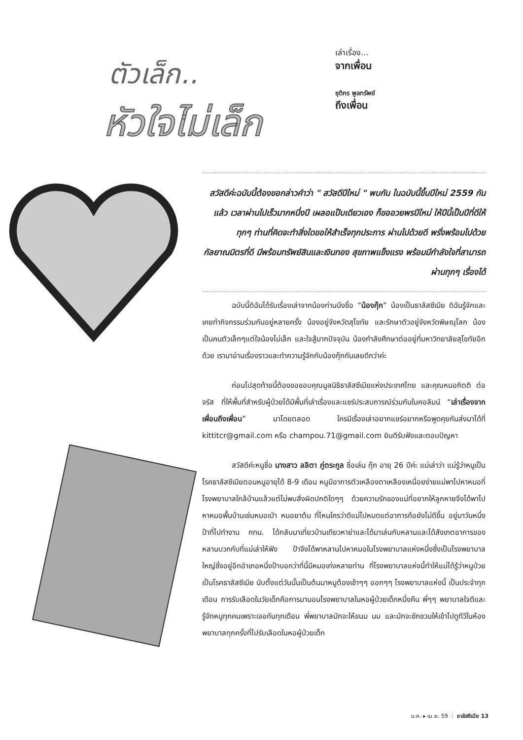ตัวเล็ก..
หัวใจไม่เล็ก
เล่าเรื่อง...
จากเพื่อน
ชุติกร พูลทรัพย์
ถึงเพื่อน
สวัสดีค่ะฉบับนี้ต้องขอกล่าวคำว่า " สวัสดีปีใหม่ " พบกัน ในฉบับนี้ขึ้นปีใหม่ 2559 กันแล้ว เวลาผ่านไปเร็วมากหนึ่งปี เผลอแป๊บเดียวเอง ก็ขออวยพรปีใหม่ ให้ปีนี้เป็นปีที่ดีให้ทุกๆ ท่านที่คิดจะทำสิ่งใดขอให้สำเร็จทุกประการ ผ่านไปด้วยดี พรั่งพร้อมไปด้วยกัลยาณมิตรที่ดี มีพร้อมทรัพย์สินและเงินทอง สุขภาพแข็งแรง พร้อมมีกำลังใจที่สามารถผ่านทุกๆ เรื่องได้
ฉบับนี้ดิฉันได้รับเรื่องเล่าจากน้องท่านนึงชื่อ “น้องกุ๊ก” น้องเป็นธาลัสซีเมีย ดิฉันรู้จักและเคยทำกิจกรรมร่วมกันอยู่หลายครั้ง น้องอยู่จังหวัดสุโขทัย และรักษาตัวอยู่จังหวัดพิษณุโลก น้องเป็นคนตัวเล็กๆแต่ใจน้องไม่เล็ก และใจสู้มากปัจจุบัน น้องกำลังศึกษาต่ออยู่ที่มหาวิทยาลัยสุโขทัยอีกด้วย เรามาอ่านเรื่องราวและทำความรู้จักกับน้องกุ๊กกันเลยดีกว่าค่ะ
ก่อนไปสุดท้ายนี้ต้องขอขอบคุณมูลนิธิธาลัสซีเมียแห่งประเทศไทย และคุณหมอกิตติ ต่อจรัส ที่ให้พื้นที่สำหรับผู้ป่วยได้มีพื้นที่เล่าเรื่องและแชร์ประสบการณ์ร่วมกันในคอลัมน์ “เล่าเรื่องจากเพื่อนถึงเพื่อน” มาโดยตลอด ใครมีเรื่องเล่าอยากแชร์อยากหรือพูดคุยกันส่งมาได้ที่ kittitcr@gmail.com หรือ champou.71@gmail.com ยินดีรับฟังและตอบปัญหา
สวัสดีค่ะหนูชื่อ นางสาว ลลิตา ภู่ตระกูล ชื่อเล่น กุ๊ก อายุ 26 ปีค่ะ แม่เล่าว่า แม่รู้ว่าหนูเป็นโรคธาลัสซีเมียตอนหนูอายุได้ 8-9 เดือน หนูมีอาการตัวเหลืองตาเหลืองเหนื่อยง่ายแม่พาไปหาหมอที่โรงพยาบาลใกล้บ้านแล้วแต่ไม่พบสิ่งผิดปกติใดๆๆ ด้วยความรักของแม่ที่อยากให้ลูกหายจึงได้พาไปหาหมอพื้นบ้านเช่นหมอเป่า หมอยาต้ม ที่ไหนใครว่าดีแม่ไปหมดแต่อาการก้อยังไม่ดีขึ้น อยู่มาวันหนึ่งป้าที่ไปทำงาน กทม. ได้กลับมาเที่ยวบ้านเทียวหาย่าและได้มาเล่นกับหลานและได้สังเกตอาการของหลานบวกกับที่แม่เล่าให้ฟัง ป้าจึงได้พาหลานไปหาหมอในโรงพยาบาลแห่งหนึ่งซึ่งเป็นโรงพยาบาลใหญ่ซึ่งอยู่อีกอำเภอหนึ่งป้าบอกว่าที่นี้มีหมอเก่งหลายท่าน ที่โรงพยาบาลแห่งนี้ทำให้แม่ได้รู้ว่าหนูป่วยเป็นโรคธาลัสซีเมีย นับตั้งแต่วันนั้นเป็นต้นมาหนูต้องเข้าๆๆ ออกๆๆ โรงพยาบาลแห่งนี้ เป็นประจำทุกเดือน การรับเลือดในวัยเด็กคือการมานอนโรงพยาบาลในหอผู้ป่วยเด็กหนึ่งคืน พี่ๆๆ พยาบาลใจดีและรู้จักหนูทุกคนเพราะเจอกันทุกเดือน พี่พยาบาลมักจะให้ขนม นม และมักจะชักชวนให้เข้าไปดูทีวีในห้องพยาบาลทุกครั้งที่ไปรับเลือดในหอผู้ป่วยเด็ก
ม.ค. ▸ เม.ย. 59 ⋮ ธาลัสซีเมีย 13